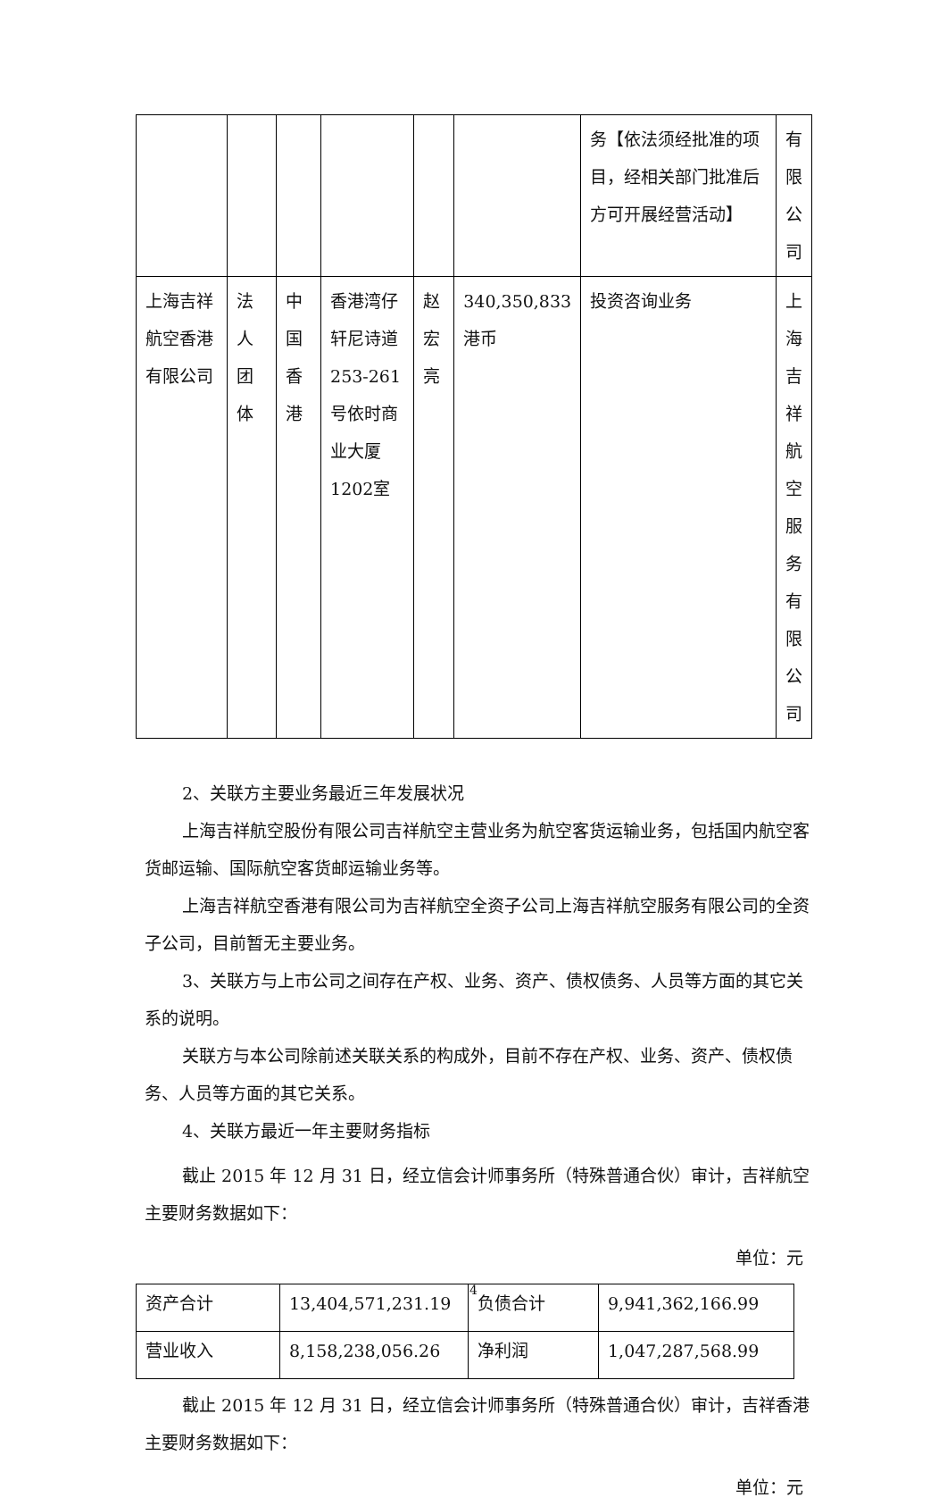| | | | | | | 务【依法须经批准的项目，经相关部门批准后方可开展经营活动】 | 有 限 公司 |
| 上海吉祥航空香港有限公司 | 法人团体 | 中国香港 | 香港湾仔轩尼诗道253-261号依时商业大厦1202室 | 赵宏亮 | 340,350,833港币 | 投资咨询业务 | 上 海吉 祥航 空服 务有 限公司 |
2、关联方主要业务最近三年发展状况
上海吉祥航空股份有限公司吉祥航空主营业务为航空客货运输业务，包括国内航空客货邮运输、国际航空客货邮运输业务等。
上海吉祥航空香港有限公司为吉祥航空全资子公司上海吉祥航空服务有限公司的全资子公司，目前暂无主要业务。
3、关联方与上市公司之间存在产权、业务、资产、债权债务、人员等方面的其它关系的说明。
关联方与本公司除前述关联关系的构成外，目前不存在产权、业务、资产、债权债务、人员等方面的其它关系。
4、关联方最近一年主要财务指标
截止 2015 年 12 月 31 日，经立信会计师事务所（特殊普通合伙）审计，吉祥航空主要财务数据如下：
单位：元
| 资产合计 | 13,404,571,231.19 | 负债合计 | 9,941,362,166.99 |
| 营业收入 | 8,158,238,056.26 | 净利润 | 1,047,287,568.99 |
截止 2015 年 12 月 31 日，经立信会计师事务所（特殊普通合伙）审计，吉祥香港主要财务数据如下：
单位：元
4